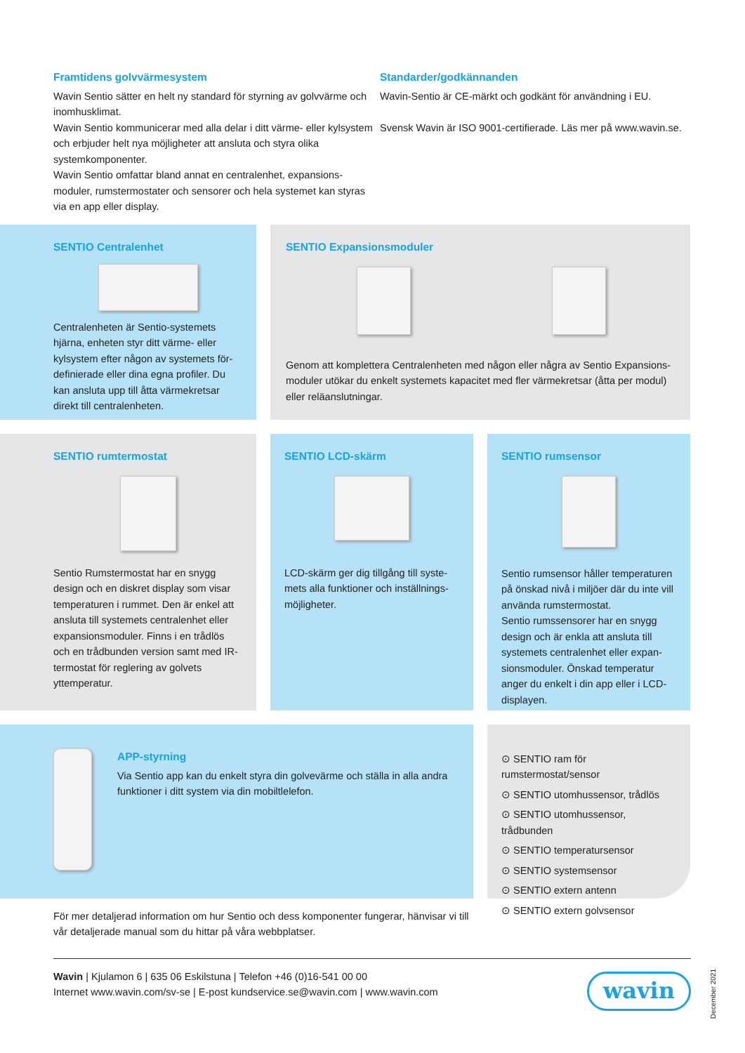Framtidens golvvärmesystem
Wavin Sentio sätter en helt ny standard för styrning av golvvärme och inomhusklimat.
Wavin Sentio kommunicerar med alla delar i ditt värme- eller kylsystem och erbjuder helt nya möjligheter att ansluta och styra olika systemkomponenter.
Wavin Sentio omfattar bland annat en centralenhet, expansions-moduler, rumstermostater och sensorer och hela systemet kan styras via en app eller display.
Standarder/godkännanden
Wavin-Sentio är CE-märkt och godkänt för användning i EU.
Svensk Wavin är ISO 9001-certifierade. Läs mer på www.wavin.se.
SENTIO Centralenhet
Centralenheten är Sentio-systemets hjärna, enheten styr ditt värme- eller kylsystem efter någon av systemets för-definierade eller dina egna profiler. Du kan ansluta upp till åtta värmekretsar direkt till centralenheten.
SENTIO Expansionsmoduler
Genom att komplettera Centralenheten med någon eller några av Sentio Expansions-moduler utökar du enkelt systemets kapacitet med fler värmekretsar (åtta per modul) eller reläanslutningar.
SENTIO rumtermostat
Sentio Rumstermostat har en snygg design och en diskret display som visar temperaturen i rummet. Den är enkel att ansluta till systemets centralenhet eller expansionsmoduler. Finns i en trådlös och en trådbunden version samt med IR-termostat för reglering av golvets yttemperatur.
SENTIO LCD-skärm
LCD-skärm ger dig tillgång till syste-mets alla funktioner och inställnings-möjligheter.
SENTIO rumsensor
Sentio rumsensor håller temperaturen på önskad nivå i miljöer där du inte vill använda rumstermostat.
Sentio rumssensorer har en snygg design och är enkla att ansluta till systemets centralenhet eller expan-sionsmoduler. Önskad temperatur anger du enkelt i din app eller i LCD-displayen.
APP-styrning
Via Sentio app kan du enkelt styra din golvevärme och ställa in alla andra funktioner i ditt system via din mobiltlelefon.
⊙ SENTIO ram för rumstermostat/sensor
⊙ SENTIO utomhussensor, trådlös
⊙ SENTIO utomhussensor, trådbunden
⊙ SENTIO temperatursensor
⊙ SENTIO systemsensor
⊙ SENTIO extern antenn
⊙ SENTIO extern golvsensor
För mer detaljerad information om hur Sentio och dess komponenter fungerar, hänvisar vi till vår detaljerade manual som du hittar på våra webbplatser.
Wavin | Kjulamon 6 | 635 06 Eskilstuna | Telefon +46 (0)16-541 00 00
Internet www.wavin.com/sv-se | E-post kundservice.se@wavin.com | www.wavin.com
wavin
December 2021